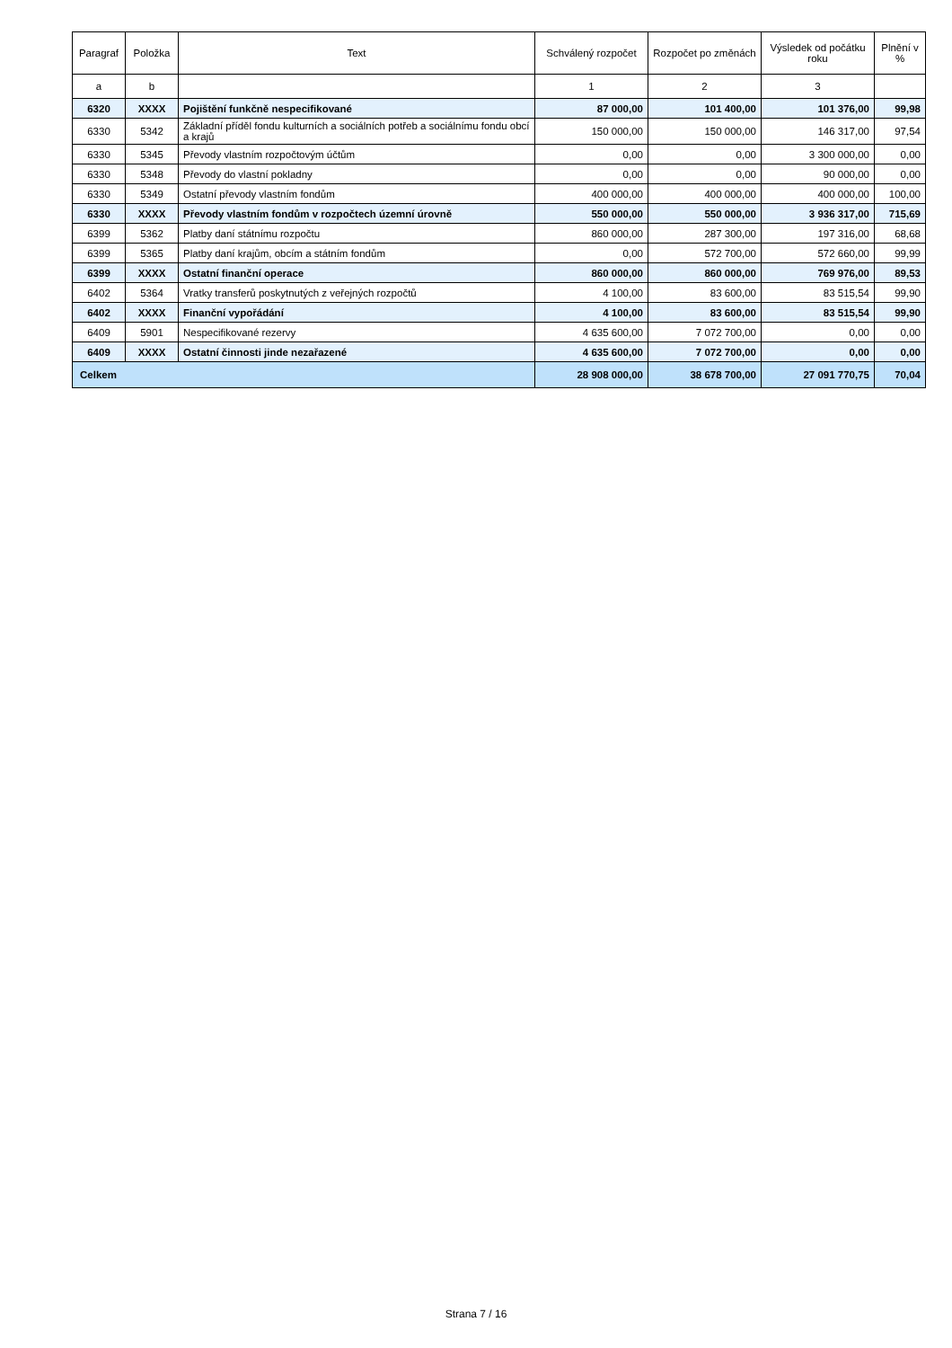| Paragraf | Položka | Text | Schválený rozpočet | Rozpočet po změnách | Výsledek od počátku roku | Plnění v % |
| --- | --- | --- | --- | --- | --- | --- |
| a | b | | 1 | 2 | 3 | |
| 6320 | XXXX | Pojištění funkčně nespecifikované | 87 000,00 | 101 400,00 | 101 376,00 | 99,98 |
| 6330 | 5342 | Základní příděl fondu kulturních a sociálních potřeb a sociálnímu fondu obcí a krajů | 150 000,00 | 150 000,00 | 146 317,00 | 97,54 |
| 6330 | 5345 | Převody vlastním rozpočtovým účtům | 0,00 | 0,00 | 3 300 000,00 | 0,00 |
| 6330 | 5348 | Převody do vlastní pokladny | 0,00 | 0,00 | 90 000,00 | 0,00 |
| 6330 | 5349 | Ostatní převody vlastním fondům | 400 000,00 | 400 000,00 | 400 000,00 | 100,00 |
| 6330 | XXXX | Převody vlastním fondům v rozpočtech územní úrovně | 550 000,00 | 550 000,00 | 3 936 317,00 | 715,69 |
| 6399 | 5362 | Platby daní státnímu rozpočtu | 860 000,00 | 287 300,00 | 197 316,00 | 68,68 |
| 6399 | 5365 | Platby daní krajům, obcím a státním fondům | 0,00 | 572 700,00 | 572 660,00 | 99,99 |
| 6399 | XXXX | Ostatní finanční operace | 860 000,00 | 860 000,00 | 769 976,00 | 89,53 |
| 6402 | 5364 | Vratky transferů poskytnutých z veřejných rozpočtů | 4 100,00 | 83 600,00 | 83 515,54 | 99,90 |
| 6402 | XXXX | Finanční vypořádání | 4 100,00 | 83 600,00 | 83 515,54 | 99,90 |
| 6409 | 5901 | Nespecifikované rezervy | 4 635 600,00 | 7 072 700,00 | 0,00 | 0,00 |
| 6409 | XXXX | Ostatní činnosti jinde nezařazené | 4 635 600,00 | 7 072 700,00 | 0,00 | 0,00 |
| Celkem | | | 28 908 000,00 | 38 678 700,00 | 27 091 770,75 | 70,04 |
Strana 7 / 16